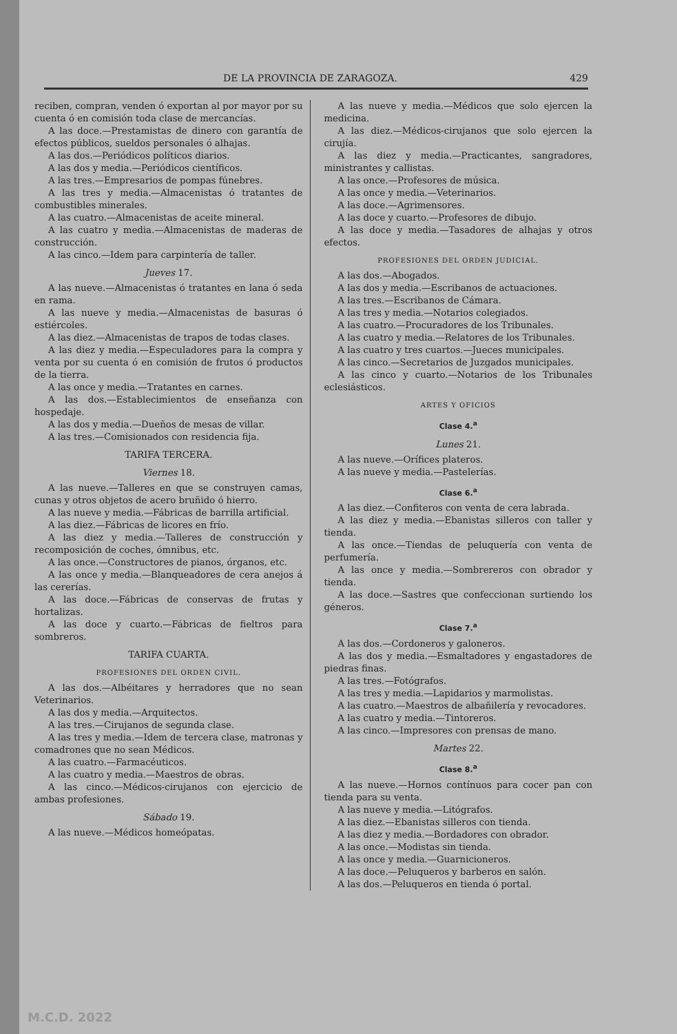DE LA PROVINCIA DE ZARAGOZA. 429
reciben, compran, venden ó exportan al por mayor por su cuenta ó en comisión toda clase de mercancías.
A las doce.—Prestamistas de dinero con garantía de efectos públicos, sueldos personales ó alhajas.
A las dos.—Periódicos políticos diarios.
A las dos y media.—Periódicos científicos.
A las tres.—Empresarios de pompas fúnebres.
A las tres y media.—Almacenistas ó tratantes de combustibles minerales.
A las cuatro.—Almacenistas de aceite mineral.
A las cuatro y media.—Almacenistas de maderas de construcción.
A las cinco.—Idem para carpintería de taller.
Jueves 17.
A las nueve.—Almacenistas ó tratantes en lana ó seda en rama.
A las nueve y media.—Almacenistas de basuras ó estiércoles.
A las diez.—Almacenistas de trapos de todas clases.
A las diez y media.—Especuladores para la compra y venta por su cuenta ó en comisión de frutos ó productos de la tierra.
A las once y media.—Tratantes en carnes.
A las dos.—Establecimientos de enseñanza con hospedaje.
A las dos y media.—Dueños de mesas de villar.
A las tres.—Comisionados con residencia fija.
TARIFA TERCERA.
Viernes 18.
A las nueve.—Talleres en que se construyen camas, cunas y otros objetos de acero bruñido ó hierro.
A las nueve y media.—Fábricas de barrilla artificial.
A las diez.—Fábricas de licores en frío.
A las diez y media.—Talleres de construcción y recomposición de coches, ómnibus, etc.
A las once.—Constructores de pianos, órganos, etc.
A las once y media.—Blanqueadores de cera anejos á las cererías.
A las doce.—Fábricas de conservas de frutas y hortalizas.
A las doce y cuarto.—Fábricas de fieltros para sombreros.
TARIFA CUARTA.
PROFESIONES DEL ORDEN CIVIL.
A las dos.—Albéitares y herradores que no sean Veterinarios.
A las dos y media.—Arquitectos.
A las tres.—Cirujanos de segunda clase.
A las tres y media.—Idem de tercera clase, matronas y comadrones que no sean Médicos.
A las cuatro.—Farmacéuticos.
A las cuatro y media.—Maestros de obras.
A las cinco.—Médicos-cirujanos con ejercicio de ambas profesiones.
Sábado 19.
A las nueve.—Médicos homeópatas.
A las nueve y media.—Médicos que solo ejercen la medicina.
A las diez.—Médicos-cirujanos que solo ejercen la cirujía.
A las diez y media.—Practicantes, sangradores, ministrantes y callistas.
A las once.—Profesores de música.
A las once y media.—Veterinarios.
A las doce.—Agrimensores.
A las doce y cuarto.—Profesores de dibujo.
A las doce y media.—Tasadores de alhajas y otros efectos.
PROFESIONES DEL ORDEN JUDICIAL.
A las dos.—Abogados.
A las dos y media.—Escribanos de actuaciones.
A las tres.—Escribanos de Cámara.
A las tres y media.—Notarios colegiados.
A las cuatro.—Procuradores de los Tribunales.
A las cuatro y media.—Relatores de los Tribunales.
A las cuatro y tres cuartos.—Jueces municipales.
A las cinco.—Secretarios de Juzgados municipales.
A las cinco y cuarto.—Notarios de los Tribunales eclesiásticos.
ARTES Y OFICIOS
Clase 4.<sup>a</sup>
Lunes 21.
A las nueve.—Orífices plateros.
A las nueve y media.—Pastelerías.
Clase 6.<sup>a</sup>
A las diez.—Confiteros con venta de cera labrada.
A las diez y media.—Ebanistas silleros con taller y tienda.
A las once.—Tiendas de peluquería con venta de perfumería.
A las once y media.—Sombrereros con obrador y tienda.
A las doce.—Sastres que confeccionan surtiendo los géneros.
Clase 7.<sup>a</sup>
A las dos.—Cordoneros y galoneros.
A las dos y media.—Esmaltadores y engastadores de piedras finas.
A las tres.—Fotógrafos.
A las tres y media.—Lapidarios y marmolistas.
A las cuatro.—Maestros de albañilería y revocadores.
A las cuatro y media.—Tintoreros.
A las cinco.—Impresores con prensas de mano.
Martes 22.
Clase 8.<sup>a</sup>
A las nueve.—Hornos contínuos para cocer pan con tienda para su venta.
A las nueve y media.—Litógrafos.
A las diez.—Ebanistas silleros con tienda.
A las diez y media.—Bordadores con obrador.
A las once.—Modistas sin tienda.
A las once y media.—Guarnicioneros.
A las doce.—Peluqueros y barberos en salón.
A las dos.—Peluqueros en tienda ó portal.
M.C.D. 2022